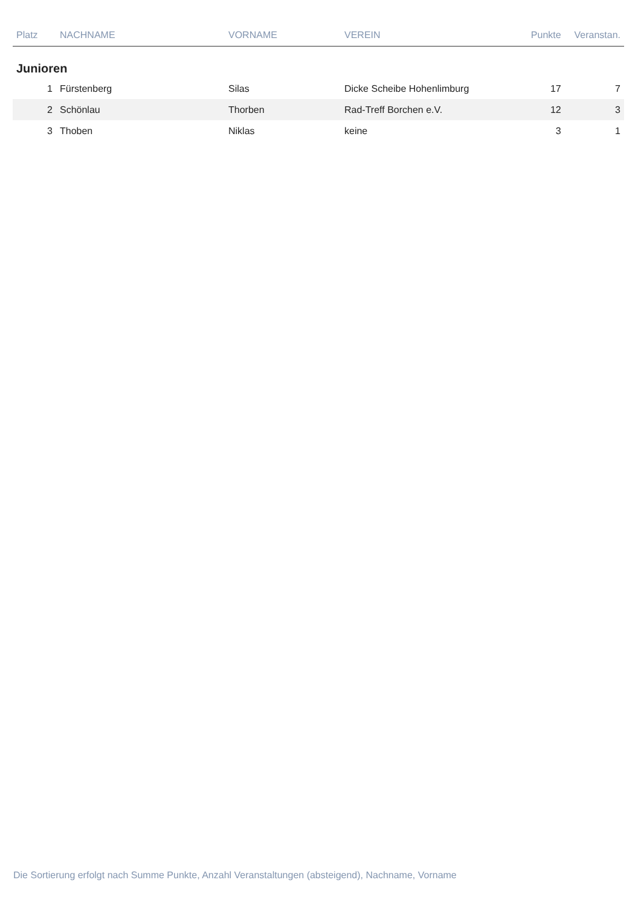| Platz | NACHNAME | VORNAME | VEREIN | Punkte | Veranstan. |
| --- | --- | --- | --- | --- | --- |
| Junioren | | | | | |
| 1 | Fürstenberg | Silas | Dicke Scheibe Hohenlimburg | 17 | 7 |
| 2 | Schönlau | Thorben | Rad-Treff Borchen e.V. | 12 | 3 |
| 3 | Thoben | Niklas | keine | 3 | 1 |
Die Sortierung erfolgt nach Summe Punkte, Anzahl Veranstaltungen (absteigend), Nachname, Vorname